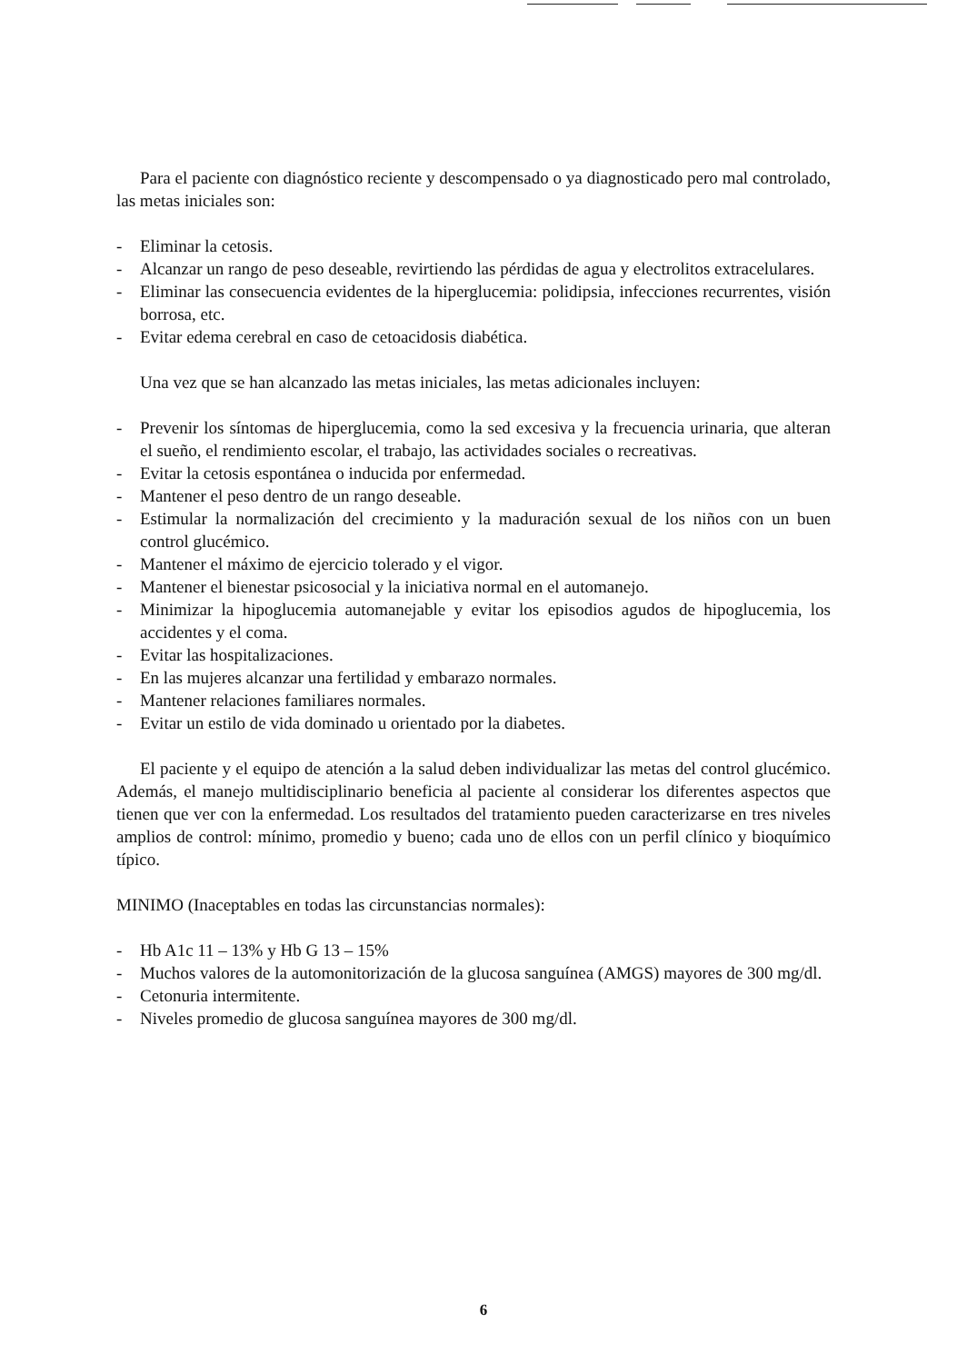Para el paciente con diagnóstico reciente y descompensado o ya diagnosticado pero mal controlado, las metas iniciales son:
- Eliminar la cetosis.
- Alcanzar un rango de peso deseable, revirtiendo las pérdidas de agua y electrolitos extracelulares.
- Eliminar las consecuencia evidentes de la hiperglucemia: polidipsia, infecciones recurrentes, visión borrosa, etc.
- Evitar edema cerebral en caso de cetoacidosis diabética.
Una vez que se han alcanzado las metas iniciales, las metas adicionales incluyen:
- Prevenir los síntomas de hiperglucemia, como la sed excesiva y la frecuencia urinaria, que alteran el sueño, el rendimiento escolar, el trabajo, las actividades sociales o recreativas.
- Evitar la cetosis espontánea o inducida por enfermedad.
- Mantener el peso dentro de un rango deseable.
- Estimular la normalización del crecimiento y la maduración sexual de los niños con un buen control glucémico.
- Mantener el máximo de ejercicio tolerado y el vigor.
- Mantener el bienestar psicosocial y la iniciativa normal en el automanejo.
- Minimizar la hipoglucemia automanejable y evitar los episodios agudos de hipoglucemia, los accidentes y el coma.
- Evitar las hospitalizaciones.
- En las mujeres alcanzar una fertilidad y embarazo normales.
- Mantener relaciones familiares normales.
- Evitar un estilo de vida dominado u orientado por la diabetes.
El paciente y el equipo de atención a la salud deben individualizar las metas del control glucémico. Además, el manejo multidisciplinario beneficia al paciente al considerar los diferentes aspectos que tienen que ver con la enfermedad. Los resultados del tratamiento pueden caracterizarse en tres niveles amplios de control: mínimo, promedio y bueno; cada uno de ellos con un perfil clínico y bioquímico típico.
MINIMO (Inaceptables en todas las circunstancias normales):
- Hb A1c 11 – 13% y Hb G 13 – 15%
- Muchos valores de la automonitorización de la glucosa sanguínea (AMGS) mayores de 300 mg/dl.
- Cetonuria intermitente.
- Niveles promedio de glucosa sanguínea mayores de 300 mg/dl.
6